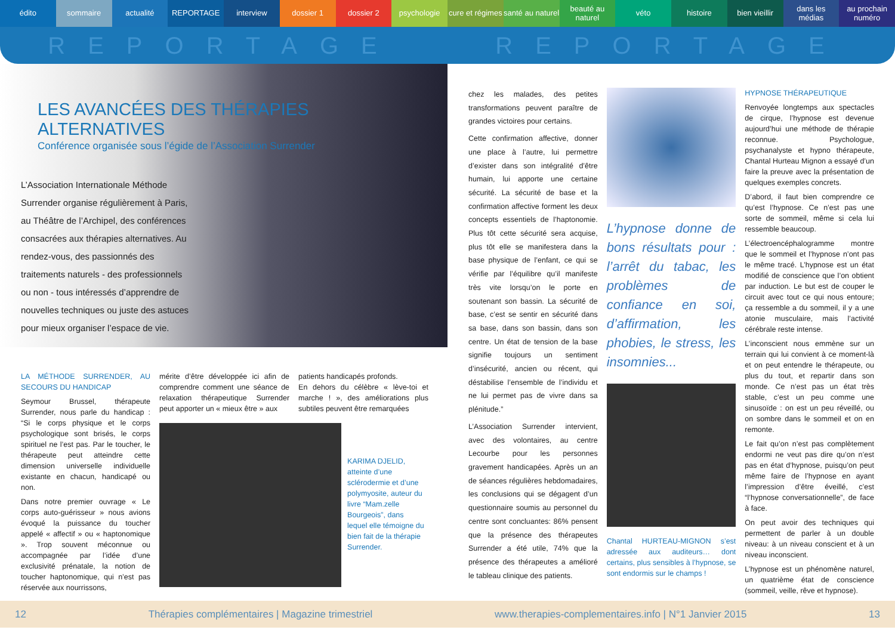édito sommaire actualité REPORTAGE interview dossier 1 dossier 2 psychologie cure et régimes santé au naturel beauté au naturel véto histoire bien vieillir dans les médias au prochain numéro
REPORTAGE REPORTAGE
LES AVANCÉES DES THÉRAPIES ALTERNATIVES
Conférence organisée sous l’égide de l’Association Surrender
L’Association Internationale Méthode Surrender organise régulièrement à Paris, au Théâtre de l’Archipel, des conférences consacrées aux thérapies alternatives. Au rendez-vous, des passionnés des traitements naturels - des professionnels ou non - tous intéressés d’apprendre de nouvelles techniques ou juste des astuces pour mieux organiser l’espace de vie.
LA MÉTHODE SURRENDER, AU SECOURS DU HANDICAP
Seymour Brussel, thérapeute Surrender, nous parle du handicap : “Si le corps physique et le corps psychologique sont brisés, le corps spirituel ne l’est pas. Par le toucher, le thérapeute peut atteindre cette dimension universelle individuelle existante en chacun, handicapé ou non.
Dans notre premier ouvrage « Le corps auto-guérisseur » nous avions évoqué la puissance du toucher appelé « affectif » ou « haptonomique ». Trop souvent méconnue ou accompagnée par l’idée d’une exclusivité prénatale, la notion de toucher haptonomique, qui n’est pas réservée aux nourrissons,
mérite d’être développée ici afin de comprendre comment une séance de relaxation thérapeutique Surrender peut apporter un « mieux être » aux
patients handicapés profonds.
En dehors du célèbre « lève-toi et marche ! », des améliorations plus subtiles peuvent être remarquées
KARIMA DJELID, atteinte d’une sclérodermie et d’une polymyosite, auteur du livre “Mam.zelle Bourgeois”, dans lequel elle témoigne du bien fait de la thérapie Surrender.
chez les malades, des petites transformations peuvent paraître de grandes victoires pour certains.
Cette confirmation affective, donner une place à l’autre, lui permettre d’exister dans son intégralité d’être humain, lui apporte une certaine sécurité. La sécurité de base et la confirmation affective forment les deux concepts essentiels de l’haptonomie. Plus tôt cette sécurité sera acquise, plus tôt elle se manifestera dans la base physique de l’enfant, ce qui se vérifie par l’équilibre qu’il manifeste très vite lorsqu’on le porte en soutenant son bassin. La sécurité de base, c’est se sentir en sécurité dans sa base, dans son bassin, dans son centre. Un état de tension de la base signifie toujours un sentiment d’insécurité, ancien ou récent, qui déstabilise l’ensemble de l’individu et ne lui permet pas de vivre dans sa plénitude.”
L’Association Surrender intervient, avec des volontaires, au centre Lecourbe pour les personnes gravement handicapées. Après un an de séances régulières hebdomadaires, les conclusions qui se dégagent d’un questionnaire soumis au personnel du centre sont concluantes: 86% pensent que la présence des thérapeutes Surrender a été utile, 74% que la présence des thérapeutes a amélioré le tableau clinique des patients.
L’hypnose donne de bons résultats pour : l’arrêt du tabac, les problèmes de confiance en soi, d’affirmation, les phobies, le stress, les insomnies...
Chantal HURTEAU-MIGNON s’est adressée aux auditeurs… dont certains, plus sensibles à l’hypnose, se sont endormis sur le champs !
HYPNOSE THÉRAPEUTIQUE
Renvoyée longtemps aux spectacles de cirque, l’hypnose est devenue aujourd’hui une méthode de thérapie reconnue. Psychologue, psychanalyste et hypno thérapeute, Chantal Hurteau Mignon a essayé d’un faire la preuve avec la présentation de quelques exemples concrets.
D’abord, il faut bien comprendre ce qu’est l’hypnose. Ce n’est pas une sorte de sommeil, même si cela lui ressemble beaucoup.
L’électroencéphalogramme montre que le sommeil et l’hypnose n’ont pas le même tracé. L’hypnose est un état modifié de conscience que l’on obtient par induction. Le but est de couper le circuit avec tout ce qui nous entoure; ça ressemble a du sommeil, il y a une atonie musculaire, mais l’activité cérébrale reste intense.
L’inconscient nous emmène sur un terrain qui lui convient à ce moment-là et on peut entendre le thérapeute, ou plus du tout, et repartir dans son monde. Ce n’est pas un état très stable, c’est un peu comme une sinusoïde : on est un peu réveillé, ou on sombre dans le sommeil et on en remonte.
Le fait qu’on n’est pas complètement endormi ne veut pas dire qu’on n’est pas en état d’hypnose, puisqu’on peut même faire de l’hypnose en ayant l’impression d’être éveillé, c’est “l’hypnose conversationnelle”, de face à face.
On peut avoir des techniques qui permettent de parler à un double niveau: à un niveau conscient et à un niveau inconscient.
L’hypnose est un phénomène naturel, un quatrième état de conscience (sommeil, veille, rêve et hypnose).
12 Thérapies complémentaires | Magazine trimestriel www.therapies-complementaires.info | N°1 Janvier 2015 13